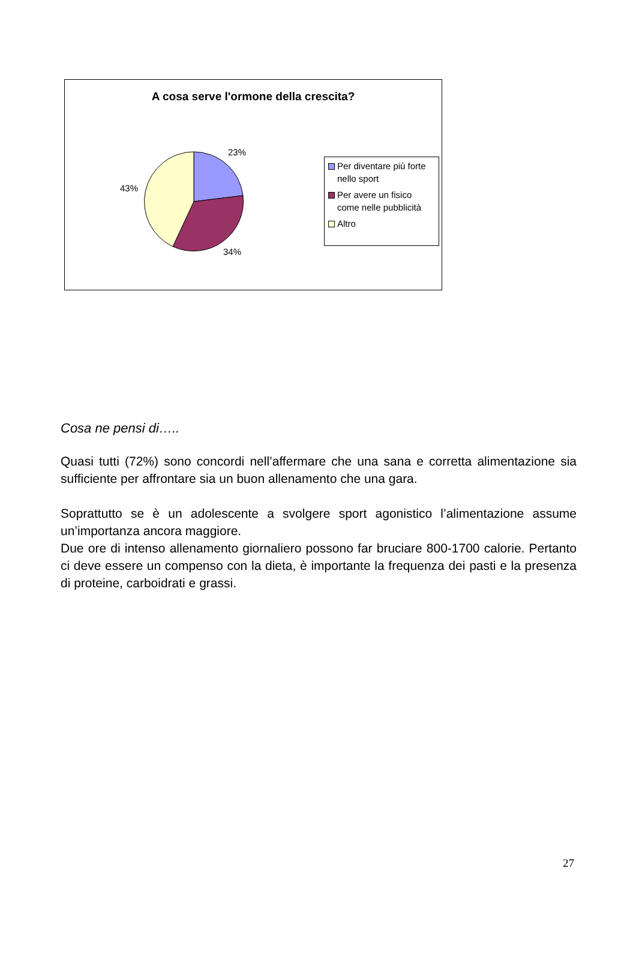A cosa serve l'ormone della crescita?
23%
43%
34%
Per diventare più forte nello sport
Per avere un fisico come nelle pubblicità
Altro
Cosa ne pensi di…..
Quasi tutti (72%) sono concordi nell’affermare che una sana e corretta alimentazione sia sufficiente per affrontare sia un buon allenamento che una gara.
Soprattutto se è un adolescente a svolgere sport agonistico l’alimentazione assume un’importanza ancora maggiore.
Due ore di intenso allenamento giornaliero possono far bruciare 800-1700 calorie. Pertanto ci deve essere un compenso con la dieta, è importante la frequenza dei pasti e la presenza di proteine, carboidrati e grassi.
27